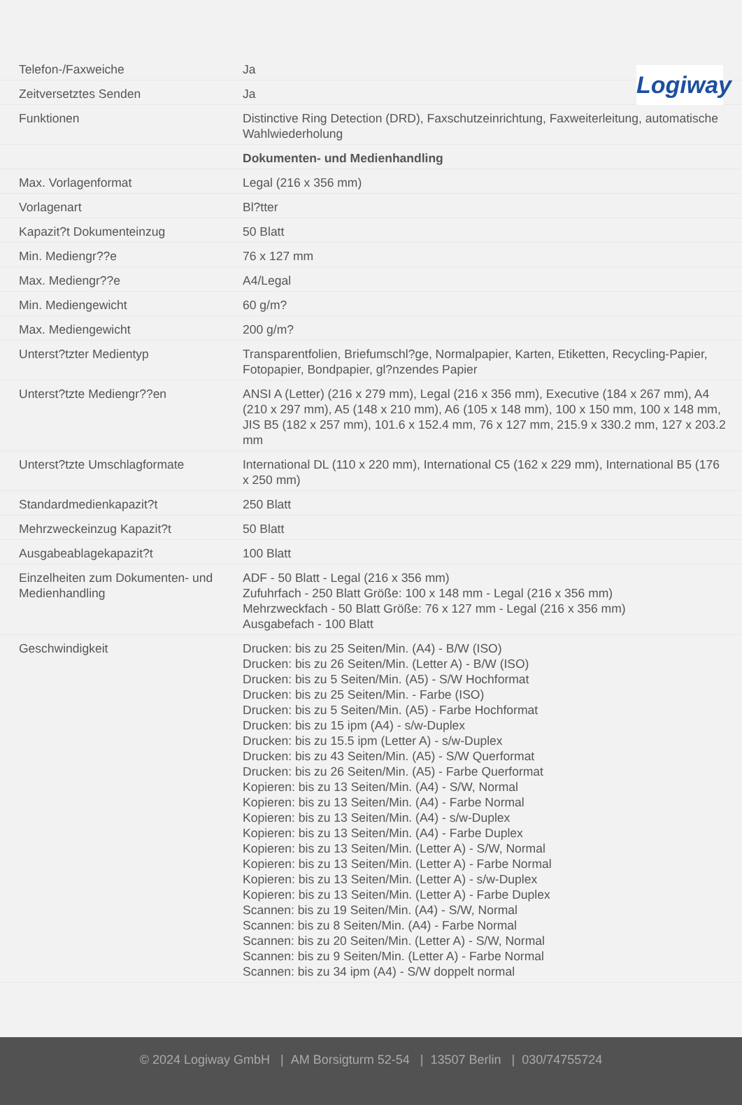Logiway
| Telefon-/Faxweiche | Ja |
| Zeitversetztes Senden | Ja |
| Funktionen | Distinctive Ring Detection (DRD), Faxschutzeinrichtung, Faxweiterleitung, automatische Wahlwiederholung |
| | Dokumenten- und Medienhandling |
| Max. Vorlagenformat | Legal (216 x 356 mm) |
| Vorlagenart | Bl?tter |
| Kapazit?t Dokumenteinzug | 50 Blatt |
| Min. Mediengr??e | 76 x 127 mm |
| Max. Mediengr??e | A4/Legal |
| Min. Mediengewicht | 60 g/m? |
| Max. Mediengewicht | 200 g/m? |
| Unterst?tzter Medientyp | Transparentfolien, Briefumschl?ge, Normalpapier, Karten, Etiketten, Recycling-Papier, Fotopapier, Bondpapier, gl?nzendes Papier |
| Unterst?tzte Mediengr??en | ANSI A (Letter) (216 x 279 mm), Legal (216 x 356 mm), Executive (184 x 267 mm), A4 (210 x 297 mm), A5 (148 x 210 mm), A6 (105 x 148 mm), 100 x 150 mm, 100 x 148 mm, JIS B5 (182 x 257 mm), 101.6 x 152.4 mm, 76 x 127 mm, 215.9 x 330.2 mm, 127 x 203.2 mm |
| Unterst?tzte Umschlagformate | International DL (110 x 220 mm), International C5 (162 x 229 mm), International B5 (176 x 250 mm) |
| Standardmedienkapazit?t | 250 Blatt |
| Mehrzweckeinzug Kapazit?t | 50 Blatt |
| Ausgabeablagekapazit?t | 100 Blatt |
| Einzelheiten zum Dokumenten- und Medienhandling | ADF - 50 Blatt - Legal (216 x 356 mm) Zufuhrfach - 250 Blatt Größe: 100 x 148 mm - Legal (216 x 356 mm) Mehrzweckfach - 50 Blatt Größe: 76 x 127 mm - Legal (216 x 356 mm) Ausgabefach - 100 Blatt |
| Geschwindigkeit | Drucken: bis zu 25 Seiten/Min. (A4) - B/W (ISO) Drucken: bis zu 26 Seiten/Min. (Letter A) - B/W (ISO) Drucken: bis zu 5 Seiten/Min. (A5) - S/W Hochformat Drucken: bis zu 25 Seiten/Min. - Farbe (ISO) Drucken: bis zu 5 Seiten/Min. (A5) - Farbe Hochformat Drucken: bis zu 15 ipm (A4) - s/w-Duplex Drucken: bis zu 15.5 ipm (Letter A) - s/w-Duplex Drucken: bis zu 43 Seiten/Min. (A5) - S/W Querformat Drucken: bis zu 26 Seiten/Min. (A5) - Farbe Querformat Kopieren: bis zu 13 Seiten/Min. (A4) - S/W, Normal Kopieren: bis zu 13 Seiten/Min. (A4) - Farbe Normal Kopieren: bis zu 13 Seiten/Min. (A4) - s/w-Duplex Kopieren: bis zu 13 Seiten/Min. (A4) - Farbe Duplex Kopieren: bis zu 13 Seiten/Min. (Letter A) - S/W, Normal Kopieren: bis zu 13 Seiten/Min. (Letter A) - Farbe Normal Kopieren: bis zu 13 Seiten/Min. (Letter A) - s/w-Duplex Kopieren: bis zu 13 Seiten/Min. (Letter A) - Farbe Duplex Scannen: bis zu 19 Seiten/Min. (A4) - S/W, Normal Scannen: bis zu 8 Seiten/Min. (A4) - Farbe Normal Scannen: bis zu 20 Seiten/Min. (Letter A) - S/W, Normal Scannen: bis zu 9 Seiten/Min. (Letter A) - Farbe Normal Scannen: bis zu 34 ipm (A4) - S/W doppelt normal |
© 2024 Logiway GmbH | AM Borsigturm 52-54 | 13507 Berlin | 030/74755724